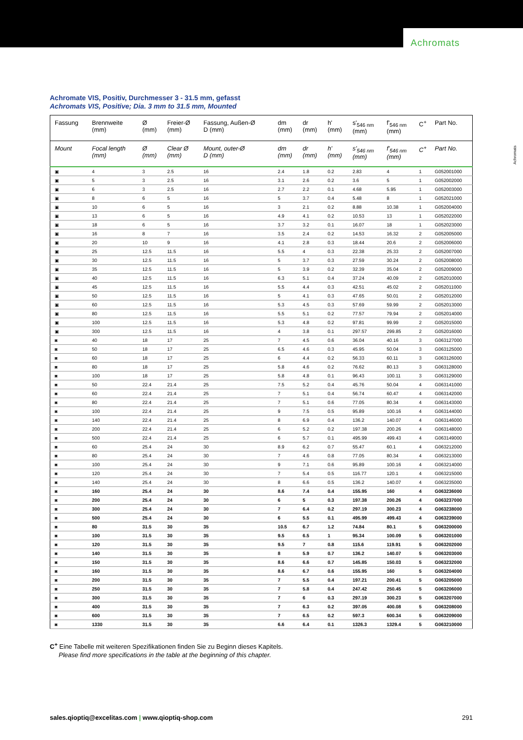Achromats
Achromats
Achromate VIS, Positiv, Durchmesser 3 - 31.5 mm, gefasst
Achromats VIS, Positive; Dia. 3 mm to 31.5 mm, Mounted
| Fassung | Brennweite (mm) | Ø (mm) | Freier-Ø (mm) | Fassung, Außen-Ø D (mm) | dm (mm) | dr (mm) | h' (mm) | s'<sub>546 nm</sub> (mm) | f'<sub>546 nm</sub> (mm) | C<sup>+</sup> | Part No. |
| --- | --- | --- | --- | --- | --- | --- | --- | --- | --- | --- | --- |
| Mount | Focal length (mm) | Ø (mm) | Clear Ø (mm) | Mount, outer-Ø D (mm) | dm (mm) | dr (mm) | h' (mm) | s'<sub>546 nm</sub> (mm) | f'<sub>546 nm</sub> (mm) | C<sup>+</sup> | Part No. |
| ▣ | 4 | 3 | 2.5 | 16 | 2.4 | 1.8 | 0.2 | 2.83 | 4 | 1 | G052001000 |
| ▣ | 5 | 3 | 2.5 | 16 | 3.1 | 2.6 | 0.2 | 3.6 | 5 | 1 | G052002000 |
| ▣ | 6 | 3 | 2.5 | 16 | 2.7 | 2.2 | 0.1 | 4.68 | 5.95 | 1 | G052003000 |
| ▣ | 8 | 6 | 5 | 16 | 5 | 3.7 | 0.4 | 5.48 | 8 | 1 | G052021000 |
| ▣ | 10 | 6 | 5 | 16 | 3 | 2.1 | 0.2 | 8.88 | 10.38 | 1 | G052004000 |
| ▣ | 13 | 6 | 5 | 16 | 4.9 | 4.1 | 0.2 | 10.53 | 13 | 1 | G052022000 |
| ▣ | 18 | 6 | 5 | 16 | 3.7 | 3.2 | 0.1 | 16.07 | 18 | 1 | G052023000 |
| ▣ | 16 | 8 | 7 | 16 | 3.5 | 2.4 | 0.2 | 14.53 | 16.32 | 2 | G052005000 |
| ▣ | 20 | 10 | 9 | 16 | 4.1 | 2.8 | 0.3 | 18.44 | 20.6 | 2 | G052006000 |
| ▣ | 25 | 12.5 | 11.5 | 16 | 5.5 | 4 | 0.3 | 22.38 | 25.33 | 2 | G052007000 |
| ▣ | 30 | 12.5 | 11.5 | 16 | 5 | 3.7 | 0.3 | 27.59 | 30.24 | 2 | G052008000 |
| ▣ | 35 | 12.5 | 11.5 | 16 | 5 | 3.9 | 0.2 | 32.39 | 35.04 | 2 | G052009000 |
| ▣ | 40 | 12.5 | 11.5 | 16 | 6.3 | 5.1 | 0.4 | 37.24 | 40.09 | 2 | G052010000 |
| ▣ | 45 | 12.5 | 11.5 | 16 | 5.5 | 4.4 | 0.3 | 42.51 | 45.02 | 2 | G052011000 |
| ▣ | 50 | 12.5 | 11.5 | 16 | 5 | 4.1 | 0.3 | 47.65 | 50.01 | 2 | G052012000 |
| ▣ | 60 | 12.5 | 11.5 | 16 | 5.3 | 4.5 | 0.3 | 57.69 | 59.99 | 2 | G052013000 |
| ▣ | 80 | 12.5 | 11.5 | 16 | 5.5 | 5.1 | 0.2 | 77.57 | 79.94 | 2 | G052014000 |
| ▣ | 100 | 12.5 | 11.5 | 16 | 5.3 | 4.8 | 0.2 | 97.81 | 99.99 | 2 | G052015000 |
| ▣ | 300 | 12.5 | 11.5 | 16 | 4 | 3.8 | 0.1 | 297.57 | 299.85 | 2 | G052016000 |
| ◙ | 40 | 18 | 17 | 25 | 7 | 4.5 | 0.6 | 36.04 | 40.16 | 3 | G063127000 |
| ◙ | 50 | 18 | 17 | 25 | 6.5 | 4.6 | 0.3 | 45.95 | 50.04 | 3 | G063125000 |
| ◙ | 60 | 18 | 17 | 25 | 6 | 4.4 | 0.2 | 56.33 | 60.11 | 3 | G063126000 |
| ◙ | 80 | 18 | 17 | 25 | 5.8 | 4.6 | 0.2 | 76.62 | 80.13 | 3 | G063128000 |
| ◙ | 100 | 18 | 17 | 25 | 5.8 | 4.8 | 0.1 | 96.43 | 100.11 | 3 | G063129000 |
| ◙ | 50 | 22.4 | 21.4 | 25 | 7.5 | 5.2 | 0.4 | 45.76 | 50.04 | 4 | G063141000 |
| ◙ | 60 | 22.4 | 21.4 | 25 | 7 | 5.1 | 0.4 | 56.74 | 60.47 | 4 | G063142000 |
| ◙ | 80 | 22.4 | 21.4 | 25 | 7 | 5.1 | 0.6 | 77.05 | 80.34 | 4 | G063143000 |
| ◙ | 100 | 22.4 | 21.4 | 25 | 9 | 7.5 | 0.5 | 95.89 | 100.16 | 4 | G063144000 |
| ◙ | 140 | 22.4 | 21.4 | 25 | 8 | 6.9 | 0.4 | 136.2 | 140.07 | 4 | G063146000 |
| ◙ | 200 | 22.4 | 21.4 | 25 | 6 | 5.2 | 0.2 | 197.38 | 200.26 | 4 | G063148000 |
| ◙ | 500 | 22.4 | 21.4 | 25 | 6 | 5.7 | 0.1 | 495.99 | 499.43 | 4 | G063149000 |
| ◙ | 60 | 25.4 | 24 | 30 | 8.9 | 6.2 | 0.7 | 55.47 | 60.1 | 4 | G063212000 |
| ◙ | 80 | 25.4 | 24 | 30 | 7 | 4.6 | 0.8 | 77.05 | 80.34 | 4 | G063213000 |
| ◙ | 100 | 25.4 | 24 | 30 | 9 | 7.1 | 0.6 | 95.89 | 100.16 | 4 | G063214000 |
| ◙ | 120 | 25.4 | 24 | 30 | 7 | 5.4 | 0.5 | 116.77 | 120.1 | 4 | G063215000 |
| ◙ | 140 | 25.4 | 24 | 30 | 8 | 6.6 | 0.5 | 136.2 | 140.07 | 4 | G063235000 |
| ◙ | 160 | 25.4 | 24 | 30 | 8.6 | 7.4 | 0.4 | 155.95 | 160 | 4 | G063236000 |
| ◙ | 200 | 25.4 | 24 | 30 | 6 | 5 | 0.3 | 197.38 | 200.26 | 4 | G063237000 |
| ◙ | 300 | 25.4 | 24 | 30 | 7 | 6.4 | 0.2 | 297.19 | 300.23 | 4 | G063238000 |
| ◙ | 500 | 25.4 | 24 | 30 | 6 | 5.5 | 0.1 | 495.99 | 499.43 | 4 | G063239000 |
| ◙ | 80 | 31.5 | 30 | 35 | 10.5 | 6.7 | 1.2 | 74.84 | 80.1 | 5 | G063200000 |
| ◙ | 100 | 31.5 | 30 | 35 | 9.5 | 6.5 | 1 | 95.34 | 100.09 | 5 | G063201000 |
| ◙ | 120 | 31.5 | 30 | 35 | 9.5 | 7 | 0.8 | 115.6 | 119.91 | 5 | G063202000 |
| ◙ | 140 | 31.5 | 30 | 35 | 8 | 5.9 | 0.7 | 136.2 | 140.07 | 5 | G063203000 |
| ◙ | 150 | 31.5 | 30 | 35 | 8.6 | 6.6 | 0.7 | 145.85 | 150.03 | 5 | G063232000 |
| ◙ | 160 | 31.5 | 30 | 35 | 8.6 | 6.7 | 0.6 | 155.95 | 160 | 5 | G063204000 |
| ◙ | 200 | 31.5 | 30 | 35 | 7 | 5.5 | 0.4 | 197.21 | 200.41 | 5 | G063205000 |
| ◙ | 250 | 31.5 | 30 | 35 | 7 | 5.8 | 0.4 | 247.42 | 250.45 | 5 | G063206000 |
| ◙ | 300 | 31.5 | 30 | 35 | 7 | 6 | 0.3 | 297.19 | 300.23 | 5 | G063207000 |
| ◙ | 400 | 31.5 | 30 | 35 | 7 | 6.3 | 0.2 | 397.05 | 400.08 | 5 | G063208000 |
| ◙ | 600 | 31.5 | 30 | 35 | 7 | 6.5 | 0.2 | 597.3 | 600.34 | 5 | G063209000 |
| ◙ | 1330 | 31.5 | 30 | 35 | 6.6 | 6.4 | 0.1 | 1326.3 | 1329.4 | 5 | G063210000 |
C<sup>+</sup> Eine Tabelle mit weiteren Spezifikationen finden Sie zu Beginn dieses Kapitels.
Please find more specifications in the table at the beginning of this chapter.
sales.qioptiq@excelitas.com | www.qioptiq-shop.com 291